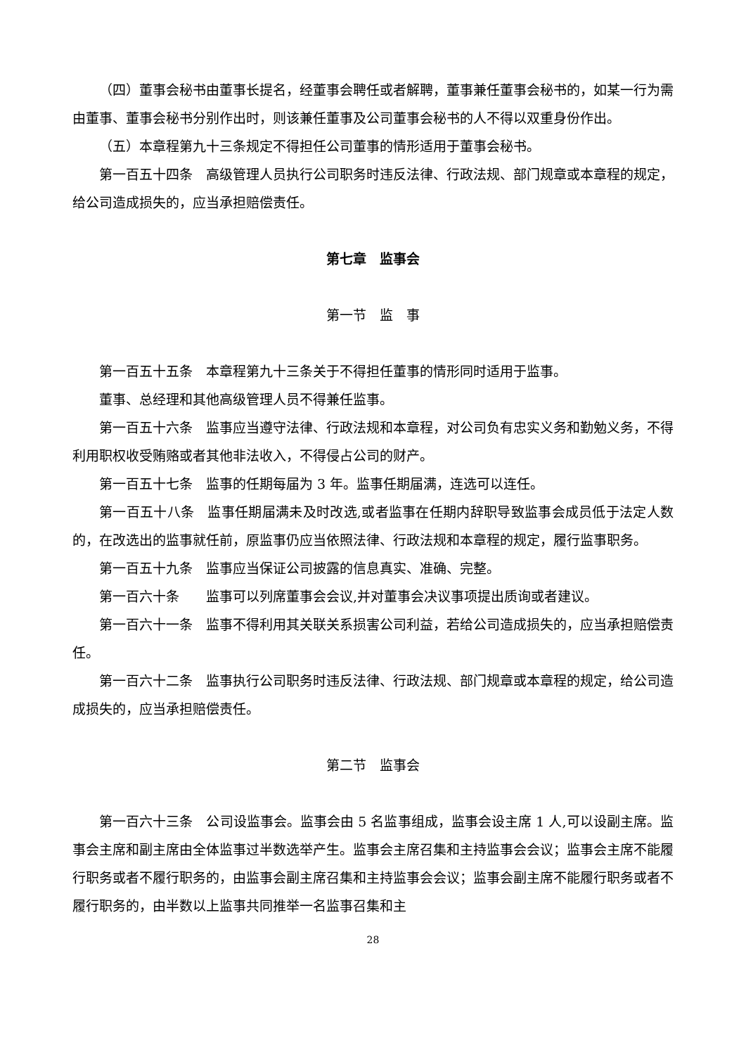（四）董事会秘书由董事长提名，经董事会聘任或者解聘，董事兼任董事会秘书的，如某一行为需由董事、董事会秘书分别作出时，则该兼任董事及公司董事会秘书的人不得以双重身份作出。
（五）本章程第九十三条规定不得担任公司董事的情形适用于董事会秘书。
第一百五十四条　高级管理人员执行公司职务时违反法律、行政法规、部门规章或本章程的规定，给公司造成损失的，应当承担赔偿责任。
第七章　监事会
第一节　监　事
第一百五十五条　本章程第九十三条关于不得担任董事的情形同时适用于监事。
董事、总经理和其他高级管理人员不得兼任监事。
第一百五十六条　监事应当遵守法律、行政法规和本章程，对公司负有忠实义务和勤勉义务，不得利用职权收受贿赂或者其他非法收入，不得侵占公司的财产。
第一百五十七条　监事的任期每届为 3 年。监事任期届满，连选可以连任。
第一百五十八条　监事任期届满未及时改选,或者监事在任期内辞职导致监事会成员低于法定人数的，在改选出的监事就任前，原监事仍应当依照法律、行政法规和本章程的规定，履行监事职务。
第一百五十九条　监事应当保证公司披露的信息真实、准确、完整。
第一百六十条　　监事可以列席董事会会议,并对董事会决议事项提出质询或者建议。
第一百六十一条　监事不得利用其关联关系损害公司利益，若给公司造成损失的，应当承担赔偿责任。
第一百六十二条　监事执行公司职务时违反法律、行政法规、部门规章或本章程的规定，给公司造成损失的，应当承担赔偿责任。
第二节　监事会
第一百六十三条　公司设监事会。监事会由 5 名监事组成，监事会设主席 1 人,可以设副主席。监事会主席和副主席由全体监事过半数选举产生。监事会主席召集和主持监事会会议；监事会主席不能履行职务或者不履行职务的，由监事会副主席召集和主持监事会会议；监事会副主席不能履行职务或者不履行职务的，由半数以上监事共同推举一名监事召集和主
28